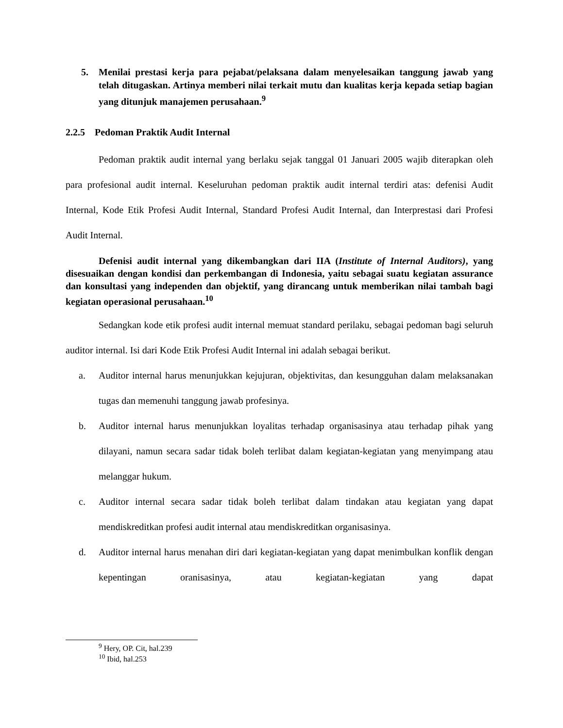5. Menilai prestasi kerja para pejabat/pelaksana dalam menyelesaikan tanggung jawab yang telah ditugaskan. Artinya memberi nilai terkait mutu dan kualitas kerja kepada setiap bagian yang ditunjuk manajemen perusahaan.<sup>9</sup>
2.2.5 Pedoman Praktik Audit Internal
Pedoman praktik audit internal yang berlaku sejak tanggal 01 Januari 2005 wajib diterapkan oleh para profesional audit internal. Keseluruhan pedoman praktik audit internal terdiri atas: defenisi Audit Internal, Kode Etik Profesi Audit Internal, Standard Profesi Audit Internal, dan Interprestasi dari Profesi Audit Internal.
Defenisi audit internal yang dikembangkan dari IIA (Institute of Internal Auditors), yang disesuaikan dengan kondisi dan perkembangan di Indonesia, yaitu sebagai suatu kegiatan assurance dan konsultasi yang independen dan objektif, yang dirancang untuk memberikan nilai tambah bagi kegiatan operasional perusahaan.<sup>10</sup>
Sedangkan kode etik profesi audit internal memuat standard perilaku, sebagai pedoman bagi seluruh auditor internal. Isi dari Kode Etik Profesi Audit Internal ini adalah sebagai berikut.
a. Auditor internal harus menunjukkan kejujuran, objektivitas, dan kesungguhan dalam melaksanakan tugas dan memenuhi tanggung jawab profesinya.
b. Auditor internal harus menunjukkan loyalitas terhadap organisasinya atau terhadap pihak yang dilayani, namun secara sadar tidak boleh terlibat dalam kegiatan-kegiatan yang menyimpang atau melanggar hukum.
c. Auditor internal secara sadar tidak boleh terlibat dalam tindakan atau kegiatan yang dapat mendiskreditkan profesi audit internal atau mendiskreditkan organisasinya.
d. Auditor internal harus menahan diri dari kegiatan-kegiatan yang dapat menimbulkan konflik dengan kepentingan oranisasinya, atau kegiatan-kegiatan yang dapat
<sup>9</sup> Hery, OP. Cit, hal.239
<sup>10</sup> Ibid, hal.253